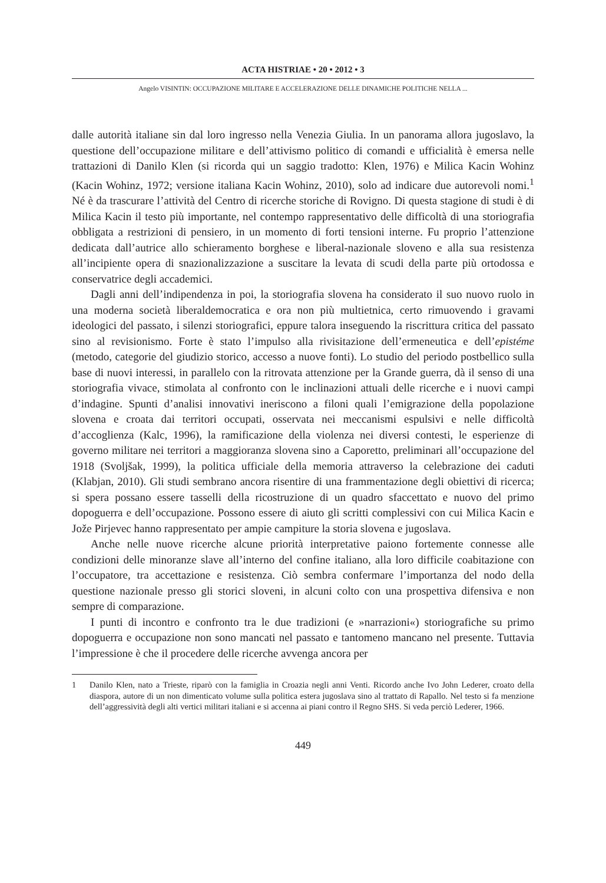ACTA HISTRIAE • 20 • 2012 • 3
Angelo VISINTIN: OCCUPAZIONE MILITARE E ACCELERAZIONE DELLE DINAMICHE POLITICHE NELLA ...
dalle autorità italiane sin dal loro ingresso nella Venezia Giulia. In un panorama allora jugoslavo, la questione dell’occupazione militare e dell’attivismo politico di comandi e ufficialità è emersa nelle trattazioni di Danilo Klen (si ricorda qui un saggio tradotto: Klen, 1976) e Milica Kacin Wohinz (Kacin Wohinz, 1972; versione italiana Kacin Wohinz, 2010), solo ad indicare due autorevoli nomi.<sup>1</sup> Né è da trascurare l’attività del Centro di ricerche storiche di Rovigno. Di questa stagione di studi è di Milica Kacin il testo più importante, nel contempo rappresentativo delle difficoltà di una storiografia obbligata a restrizioni di pensiero, in un momento di forti tensioni interne. Fu proprio l’attenzione dedicata dall’autrice allo schieramento borghese e liberal-nazionale sloveno e alla sua resistenza all’incipiente opera di snazionalizzazione a suscitare la levata di scudi della parte più ortodossa e conservatrice degli accademici.
Dagli anni dell’indipendenza in poi, la storiografia slovena ha considerato il suo nuovo ruolo in una moderna società liberaldemocratica e ora non più multietnica, certo rimuovendo i gravami ideologici del passato, i silenzi storiografici, eppure talora inseguendo la riscrittura critica del passato sino al revisionismo. Forte è stato l’impulso alla rivisitazione dell’ermeneutica e dell’epistéme (metodo, categorie del giudizio storico, accesso a nuove fonti). Lo studio del periodo postbellico sulla base di nuovi interessi, in parallelo con la ritrovata attenzione per la Grande guerra, dà il senso di una storiografia vivace, stimolata al confronto con le inclinazioni attuali delle ricerche e i nuovi campi d’indagine. Spunti d’analisi innovativi ineriscono a filoni quali l’emigrazione della popolazione slovena e croata dai territori occupati, osservata nei meccanismi espulsivi e nelle difficoltà d’accoglienza (Kalc, 1996), la ramificazione della violenza nei diversi contesti, le esperienze di governo militare nei territori a maggioranza slovena sino a Caporetto, preliminari all’occupazione del 1918 (Svoljšak, 1999), la politica ufficiale della memoria attraverso la celebrazione dei caduti (Klabjan, 2010). Gli studi sembrano ancora risentire di una frammentazione degli obiettivi di ricerca; si spera possano essere tasselli della ricostruzione di un quadro sfaccettato e nuovo del primo dopoguerra e dell’occupazione. Possono essere di aiuto gli scritti complessivi con cui Milica Kacin e Jože Pirjevec hanno rappresentato per ampie campiture la storia slovena e jugoslava.
Anche nelle nuove ricerche alcune priorità interpretative paiono fortemente connesse alle condizioni delle minoranze slave all’interno del confine italiano, alla loro difficile coabitazione con l’occupatore, tra accettazione e resistenza. Ciò sembra confermare l’importanza del nodo della questione nazionale presso gli storici sloveni, in alcuni colto con una prospettiva difensiva e non sempre di comparazione.
I punti di incontro e confronto tra le due tradizioni (e »narrazioni«) storiografiche su primo dopoguerra e occupazione non sono mancati nel passato e tantomeno mancano nel presente. Tuttavia l’impressione è che il procedere delle ricerche avvenga ancora per
1 Danilo Klen, nato a Trieste, riparò con la famiglia in Croazia negli anni Venti. Ricordo anche Ivo John Lederer, croato della diaspora, autore di un non dimenticato volume sulla politica estera jugoslava sino al trattato di Rapallo. Nel testo si fa menzione dell’aggressività degli alti vertici militari italiani e si accenna ai piani contro il Regno SHS. Si veda perciò Lederer, 1966.
449